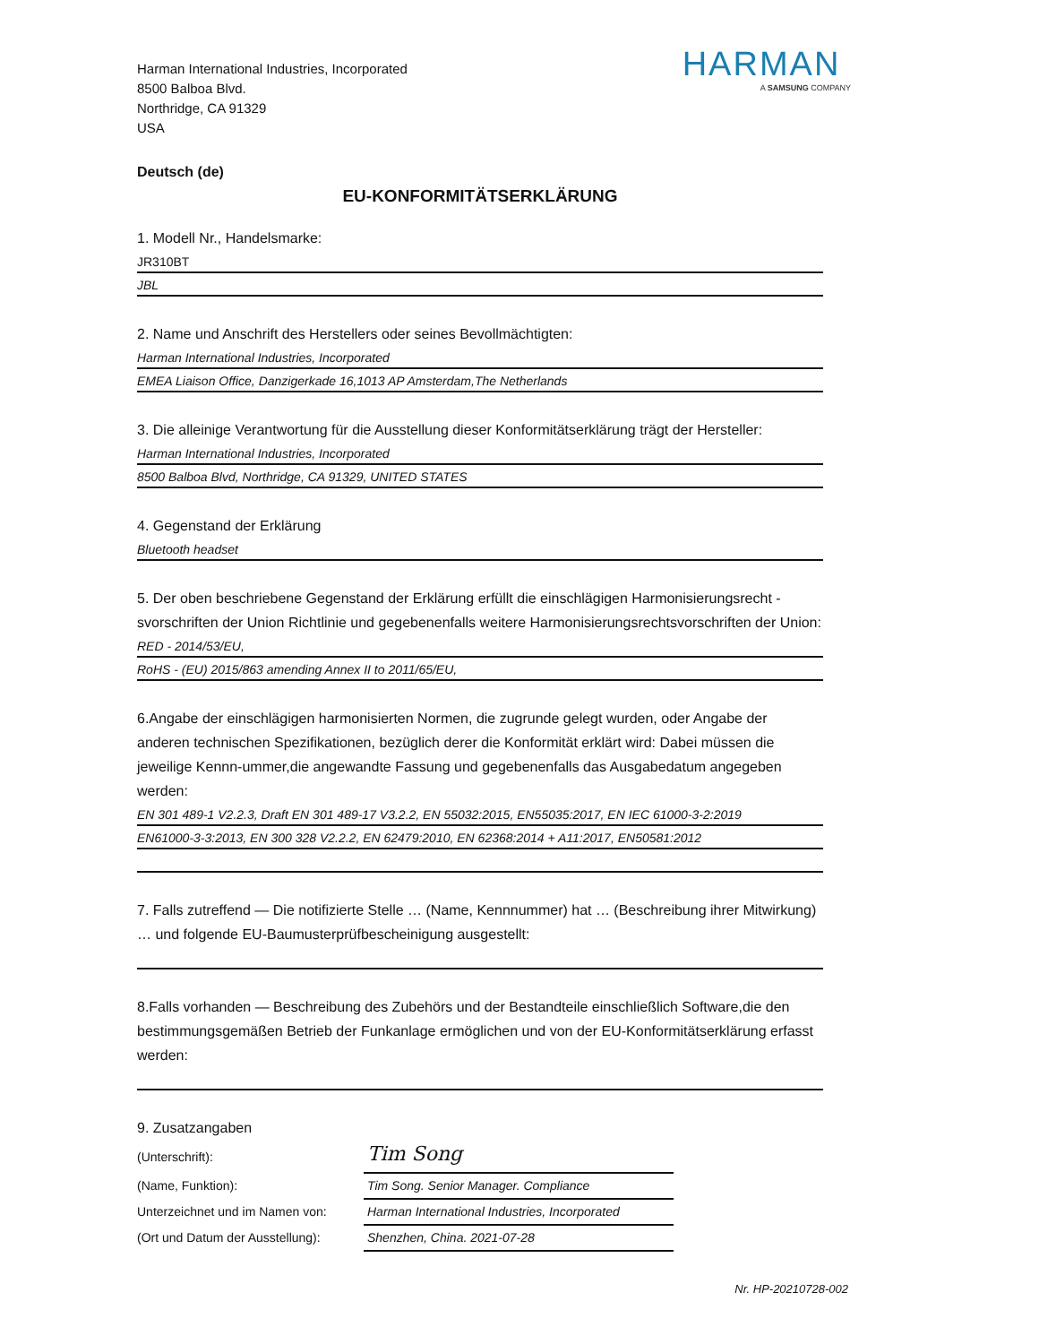HARMAN
A SAMSUNG COMPANY
Harman International Industries, Incorporated
8500 Balboa Blvd.
Northridge, CA 91329
USA
Deutsch (de)
EU-KONFORMITÄTSERKLÄRUNG
1. Modell Nr., Handelsmarke:
JR310BT
JBL
2. Name und Anschrift des Herstellers oder seines Bevollmächtigten:
Harman International Industries, Incorporated
EMEA Liaison Office, Danzigerkade 16,1013 AP Amsterdam,The Netherlands
3. Die alleinige Verantwortung für die Ausstellung dieser Konformitätserklärung trägt der Hersteller:
Harman International Industries, Incorporated
8500 Balboa Blvd, Northridge, CA 91329, UNITED STATES
4. Gegenstand der Erklärung
Bluetooth headset
5. Der oben beschriebene Gegenstand der Erklärung erfüllt die einschlägigen Harmonisierungsrecht -svorschriften der Union Richtlinie und gegebenenfalls weitere Harmonisierungsrechtsvorschriften der Union:
RED - 2014/53/EU,
RoHS - (EU) 2015/863 amending Annex II to 2011/65/EU,
6.Angabe der einschlägigen harmonisierten Normen, die zugrunde gelegt wurden, oder Angabe der anderen technischen Spezifikationen, bezüglich derer die Konformität erklärt wird: Dabei müssen die jeweilige Kennn-ummer,die angewandte Fassung und gegebenenfalls das Ausgabedatum angegeben werden:
EN 301 489-1 V2.2.3, Draft EN 301 489-17 V3.2.2, EN 55032:2015, EN55035:2017, EN IEC 61000-3-2:2019
EN61000-3-3:2013, EN 300 328 V2.2.2, EN 62479:2010, EN 62368:2014 + A11:2017, EN50581:2012
7. Falls zutreffend — Die notifizierte Stelle … (Name, Kennnummer) hat … (Beschreibung ihrer Mitwirkung) … und folgende EU-Baumusterprüfbescheinigung ausgestellt:
8.Falls vorhanden — Beschreibung des Zubehörs und der Bestandteile einschließlich Software,die den bestimmungsgemäßen Betrieb der Funkanlage ermöglichen und von der EU-Konformitätserklärung erfasst werden:
9. Zusatzangaben
(Unterschrift):
Tim Song
(Name, Funktion): Tim Song. Senior Manager. Compliance
Unterzeichnet und im Namen von:
Harman International Industries, Incorporated
(Ort und Datum der Ausstellung):
Shenzhen, China. 2021-07-28
Nr. HP-20210728-002